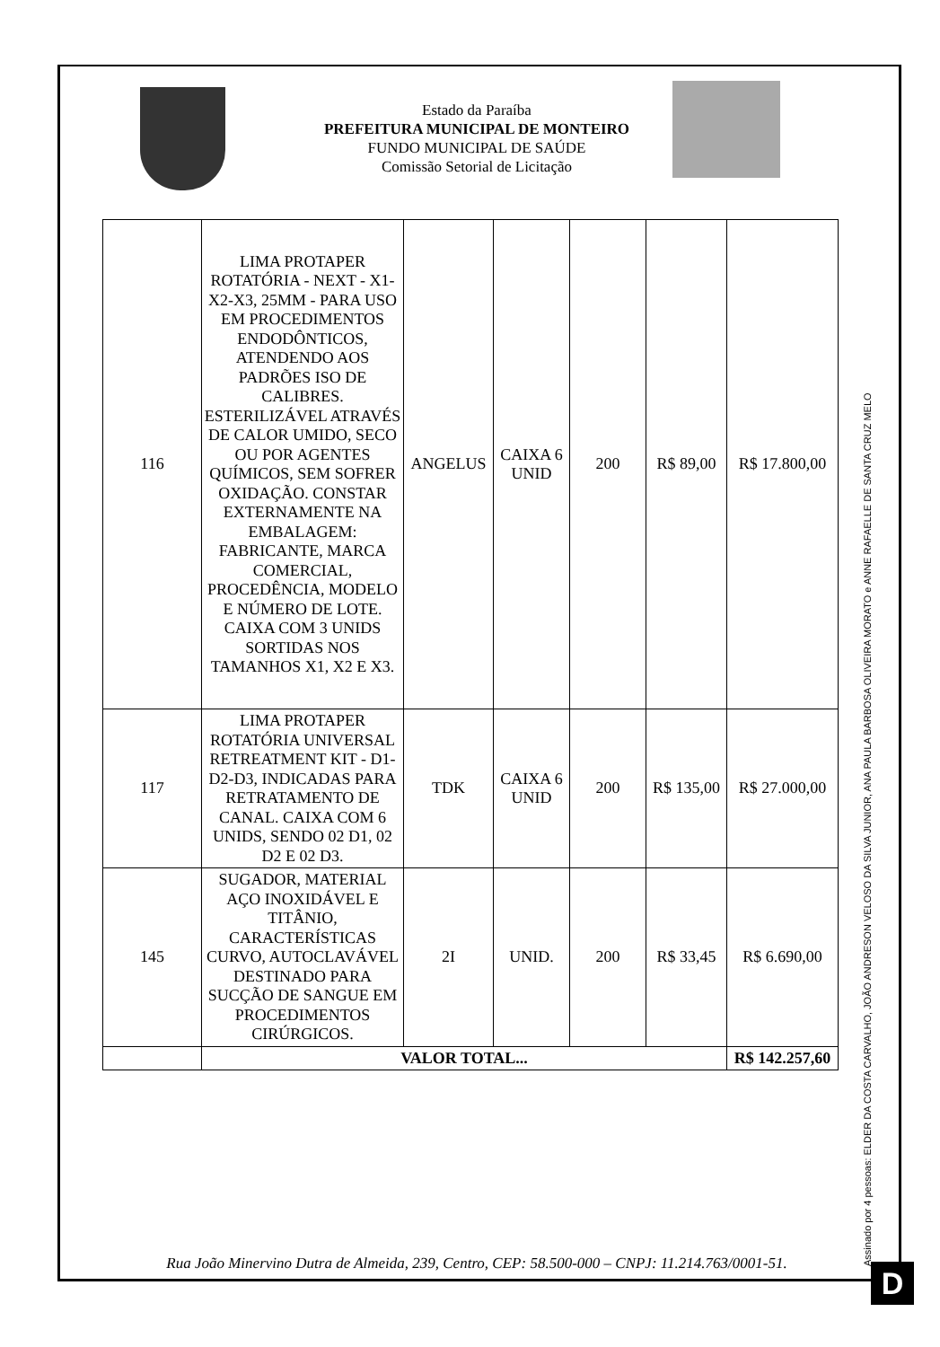Estado da Paraíba
PREFEITURA MUNICIPAL DE MONTEIRO
FUNDO MUNICIPAL DE SAÚDE
Comissão Setorial de Licitação
| 116 | LIMA PROTAPER ROTATÓRIA - NEXT - X1-X2-X3, 25MM - PARA USO EM PROCEDIMENTOS ENDODÔNTICOS, ATENDENDO AOS PADRÕES ISO DE CALIBRES. ESTERILIZÁVEL ATRAVÉS DE CALOR UMIDO, SECO OU POR AGENTES QUÍMICOS, SEM SOFRER OXIDAÇÃO. CONSTAR EXTERNAMENTE NA EMBALAGEM: FABRICANTE, MARCA COMERCIAL, PROCEDÊNCIA, MODELO E NÚMERO DE LOTE. CAIXA COM 3 UNIDS SORTIDAS NOS TAMANHOS X1, X2 E X3. | ANGELUS | CAIXA 6 UNID | 200 | R$ 89,00 | R$ 17.800,00 |
| 117 | LIMA PROTAPER ROTATÓRIA UNIVERSAL RETREATMENT KIT - D1-D2-D3, INDICADAS PARA RETRATAMENTO DE CANAL. CAIXA COM 6 UNIDS, SENDO 02 D1, 02 D2 E 02 D3. | TDK | CAIXA 6 UNID | 200 | R$ 135,00 | R$ 27.000,00 |
| 145 | SUGADOR, MATERIAL AÇO INOXIDÁVEL E TITÂNIO, CARACTERÍSTICAS CURVO, AUTOCLAVÁVEL DESTINADO PARA SUCÇÃO DE SANGUE EM PROCEDIMENTOS CIRÚRGICOS. | 2I | UNID. | 200 | R$ 33,45 | R$ 6.690,00 |
| | VALOR TOTAL... | | | | | R$ 142.257,60 |
Rua João Minervino Dutra de Almeida, 239, Centro, CEP: 58.500-000 – CNPJ: 11.214.763/0001-51.
Assinado por 4 pessoas: ELDER DA COSTA CARVALHO, JOÃO ANDRESON VELOSO DA SILVA JUNIOR, ANA PAULA BARBOSA OLIVEIRA MORATO e ANNE RAFAELLE DE SANTA CRUZ MELO
D